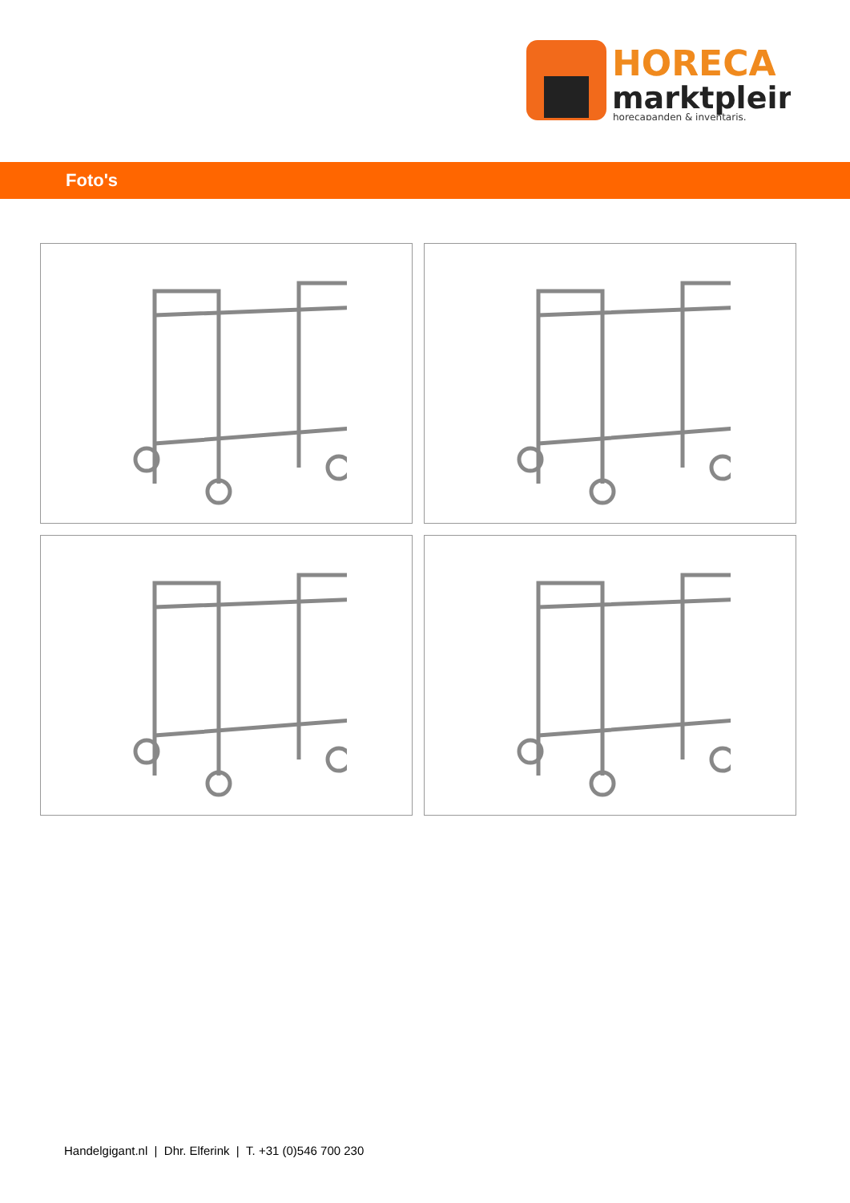HORECA
marktplein
horecapanden & inventaris.
Foto's
Handelgigant.nl | Dhr. Elferink | T. +31 (0)546 700 230